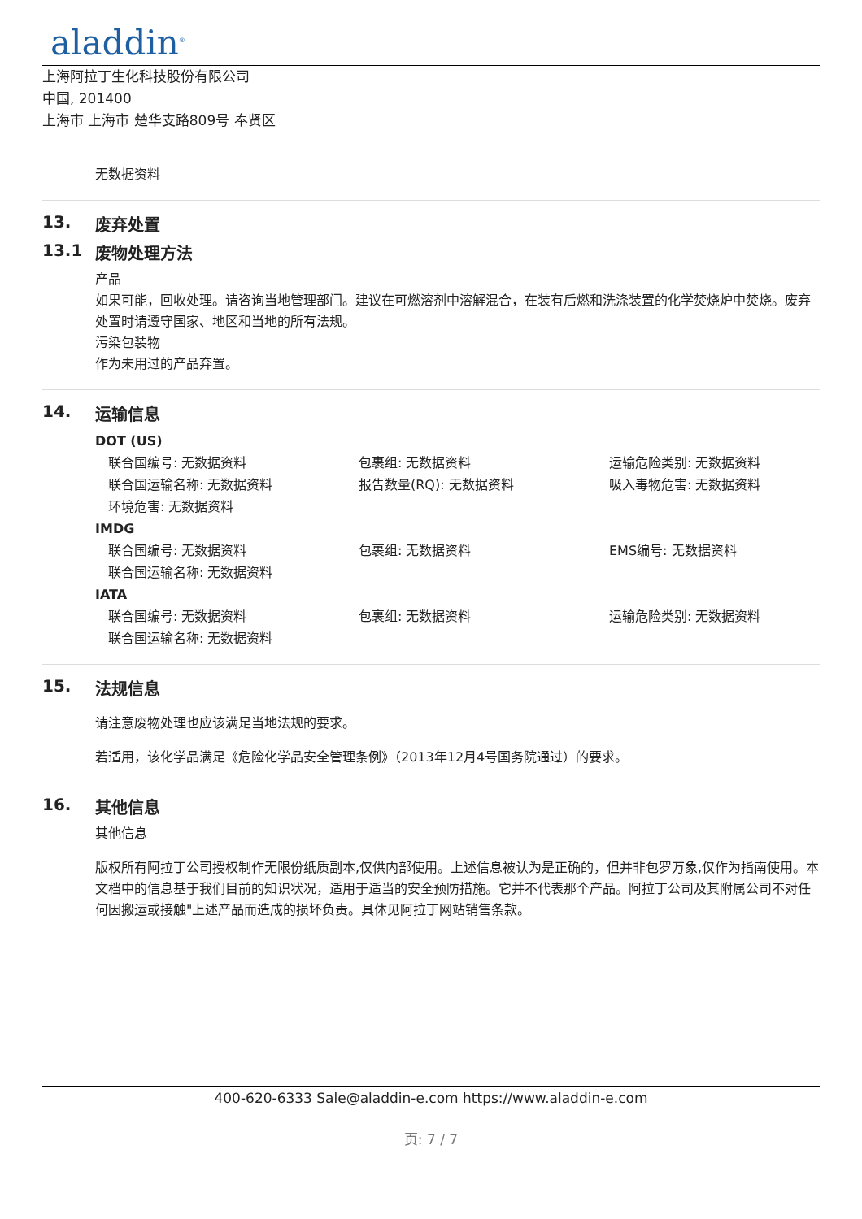aladdin<sup>®</sup>
上海阿拉丁生化科技股份有限公司
中国, 201400
上海市 上海市 楚华支路809号 奉贤区
无数据资料
13. 废弃处置
13.1 废物处理方法
产品
如果可能，回收处理。请咨询当地管理部门。建议在可燃溶剂中溶解混合，在装有后燃和洗涤装置的化学焚烧炉中焚烧。废弃处置时请遵守国家、地区和当地的所有法规。
污染包装物
作为未用过的产品弃置。
14. 运输信息
DOT (US)
联合国编号: 无数据资料 包裹组: 无数据资料 运输危险类别: 无数据资料 联合国运输名称: 无数据资料 报告数量(RQ): 无数据资料 吸入毒物危害: 无数据资料 环境危害: 无数据资料
IMDG
联合国编号: 无数据资料 包裹组: 无数据资料 EMS编号: 无数据资料 联合国运输名称: 无数据资料
IATA
联合国编号: 无数据资料 包裹组: 无数据资料 运输危险类别: 无数据资料 联合国运输名称: 无数据资料
15. 法规信息
请注意废物处理也应该满足当地法规的要求。
若适用，该化学品满足《危险化学品安全管理条例》（2013年12月4号国务院通过）的要求。
16. 其他信息
其他信息
版权所有阿拉丁公司授权制作无限份纸质副本,仅供内部使用。上述信息被认为是正确的，但并非包罗万象,仅作为指南使用。本文档中的信息基于我们目前的知识状况，适用于适当的安全预防措施。它并不代表那个产品。阿拉丁公司及其附属公司不对任何因搬运或接触"上述产品而造成的损坏负责。具体见阿拉丁网站销售条款。
400-620-6333 Sale@aladdin-e.com https://www.aladdin-e.com
页: 7 / 7